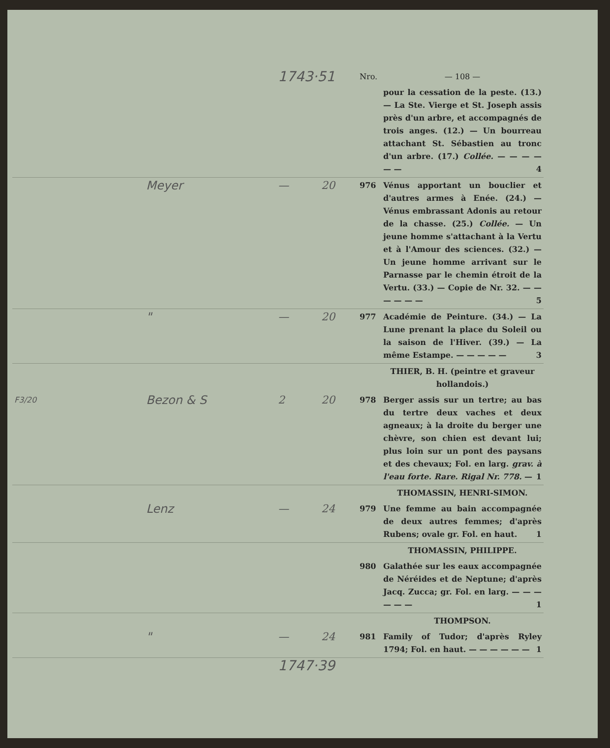| | | 1743·51 | | Nro. | — 108 — |
| | | | | | pour la cessation de la peste. (13.) — La Ste. Vierge et St. Joseph assis près d'un arbre, et accompagnés de trois anges. (12.) — Un bourreau attachant St. Sébastien au tronc d'un arbre. (17.) Collée. — — — — — — 4 |
| | Meyer | — | 20 | 976 | Vénus apportant un bouclier et d'autres armes à Enée. (24.) — Vénus embrassant Adonis au retour de la chasse. (25.) Collée. — Un jeune homme s'attachant à la Vertu et à l'Amour des sciences. (32.) — Un jeune homme arrivant sur le Parnasse par le chemin étroit de la Vertu. (33.) — Copie de Nr. 32. — — — — — — 5 |
| | " | — | 20 | 977 | Académie de Peinture. (34.) — La Lune prenant la place du Soleil ou la saison de l'Hiver. (39.) — La même Estampe. — — — — — 3 |
| | | | | | THIER, B. H. (peintre et graveur hollandois.) |
| F3/20 | Bezon & S | 2 | 20 | 978 | Berger assis sur un tertre; au bas du tertre deux vaches et deux agneaux; à la droite du berger une chèvre, son chien est devant lui; plus loin sur un pont des paysans et des chevaux; Fol. en larg. grav. à l'eau forte. Rare. Rigal Nr. 778. — 1 |
| | | | | | THOMASSIN, HENRI-SIMON. |
| | Lenz | — | 24 | 979 | Une femme au bain accompagnée de deux autres femmes; d'après Rubens; ovale gr. Fol. en haut. 1 |
| | | | | | THOMASSIN, PHILIPPE. |
| | | | | 980 | Galathée sur les eaux accompagnée de Néréides et de Neptune; d'après Jacq. Zucca; gr. Fol. en larg. — — — — — — 1 |
| | | | | | THOMPSON. |
| | " | — | 24 | 981 | Family of Tudor; d'après Ryley 1794; Fol. en haut. — — — — — — 1 |
| | | 1747·39 | | | |